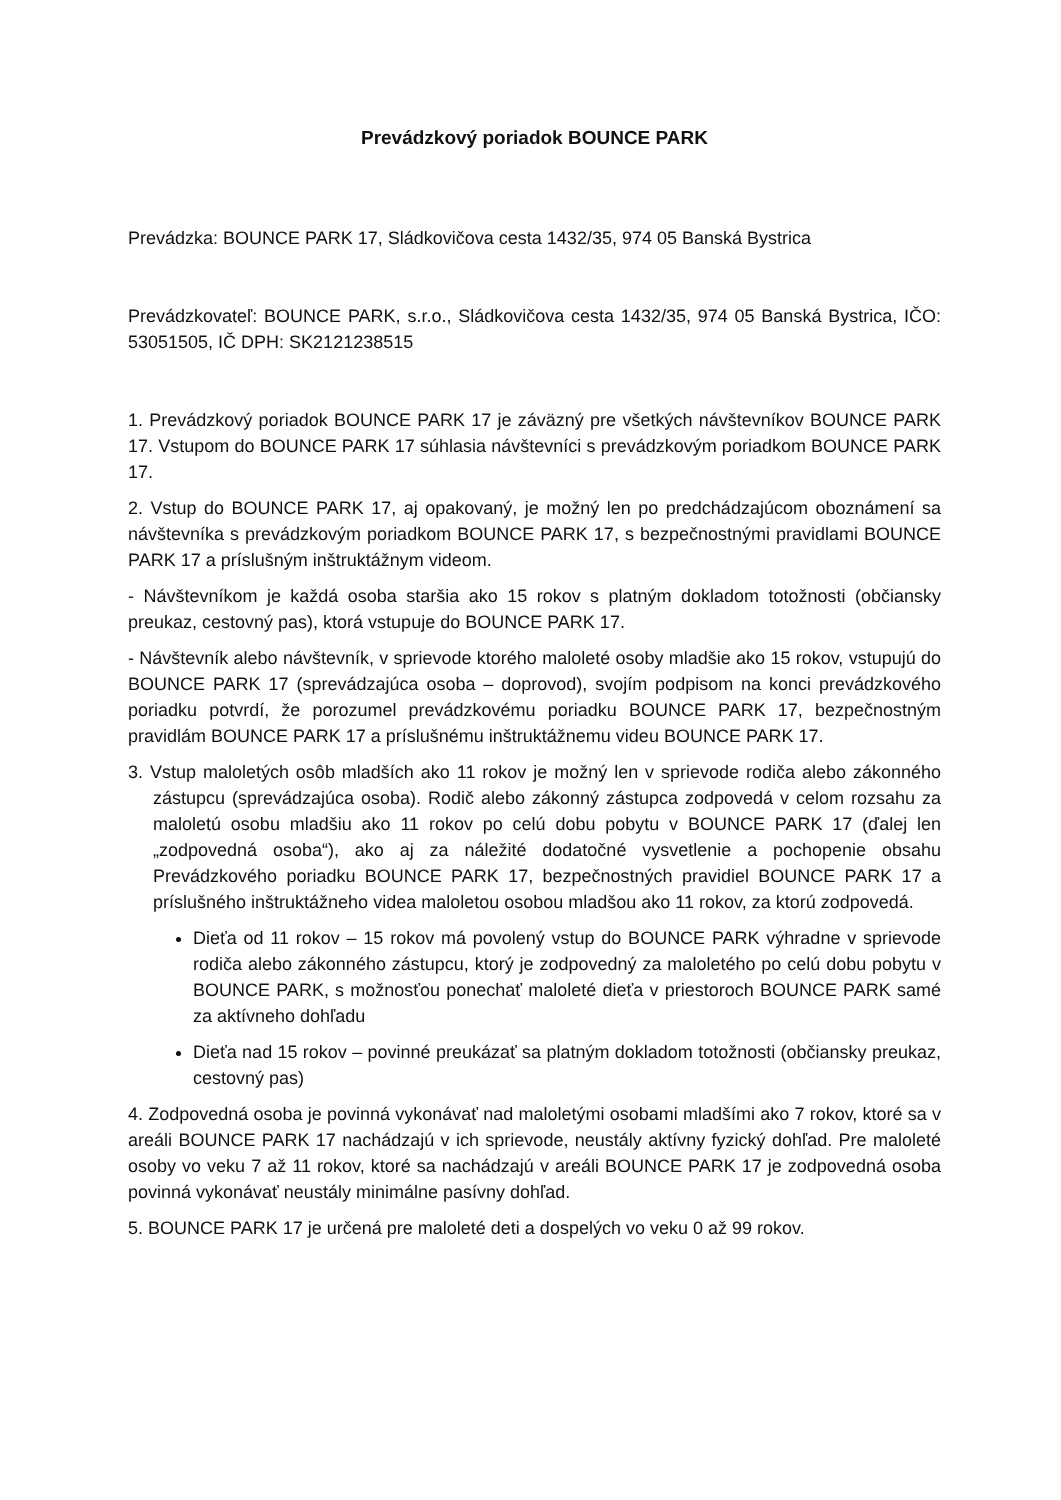Prevádzkový poriadok BOUNCE PARK
Prevádzka: BOUNCE PARK 17, Sládkovičova cesta 1432/35, 974 05 Banská Bystrica
Prevádzkovateľ: BOUNCE PARK, s.r.o., Sládkovičova cesta 1432/35, 974 05 Banská Bystrica, IČO: 53051505, IČ DPH: SK2121238515
1. Prevádzkový poriadok BOUNCE PARK 17 je záväzný pre všetkých návštevníkov BOUNCE PARK 17. Vstupom do BOUNCE PARK 17 súhlasia návštevníci s prevádzkovým poriadkom BOUNCE PARK 17.
2. Vstup do BOUNCE PARK 17, aj opakovaný, je možný len po predchádzajúcom oboznámení sa návštevníka s prevádzkovým poriadkom BOUNCE PARK 17, s bezpečnostnými pravidlami BOUNCE PARK 17 a príslušným inštruktážnym videom.
- Návštevníkom je každá osoba staršia ako 15 rokov s platným dokladom totožnosti (občiansky preukaz, cestovný pas), ktorá vstupuje do BOUNCE PARK 17.
- Návštevník alebo návštevník, v sprievode ktorého maloleté osoby mladšie ako 15 rokov, vstupujú do BOUNCE PARK 17 (sprevádzajúca osoba – doprovod), svojím podpisom na konci prevádzkového poriadku potvrdí, že porozumel prevádzkovému poriadku BOUNCE PARK 17, bezpečnostným pravidlám BOUNCE PARK 17 a príslušnému inštruktážnemu videu BOUNCE PARK 17.
3. Vstup maloletých osôb mladších ako 11 rokov je možný len v sprievode rodiča alebo zákonného zástupcu (sprevádzajúca osoba). Rodič alebo zákonný zástupca zodpovedá v celom rozsahu za maloletú osobu mladšiu ako 11 rokov po celú dobu pobytu v BOUNCE PARK 17 (ďalej len „zodpovedná osoba“), ako aj za náležité dodatočné vysvetlenie a pochopenie obsahu Prevádzkového poriadku BOUNCE PARK 17, bezpečnostných pravidiel BOUNCE PARK 17 a príslušného inštruktážneho videa maloletou osobou mladšou ako 11 rokov, za ktorú zodpovedá.
Dieťa od 11 rokov – 15 rokov má povolený vstup do BOUNCE PARK výhradne v sprievode rodiča alebo zákonného zástupcu, ktorý je zodpovedný za maloletého po celú dobu pobytu v BOUNCE PARK, s možnosťou ponechať maloleté dieťa v priestoroch BOUNCE PARK samé za aktívneho dohľadu
Dieťa nad 15 rokov – povinné preukázať sa platným dokladom totožnosti (občiansky preukaz, cestovný pas)
4. Zodpovedná osoba je povinná vykonávať nad maloletými osobami mladšími ako 7 rokov, ktoré sa v areáli BOUNCE PARK 17 nachádzajú v ich sprievode, neustály aktívny fyzický dohľad. Pre maloleté osoby vo veku 7 až 11 rokov, ktoré sa nachádzajú v areáli BOUNCE PARK 17 je zodpovedná osoba povinná vykonávať neustály minimálne pasívny dohľad.
5. BOUNCE PARK 17 je určená pre maloleté deti a dospelých vo veku 0 až 99 rokov.